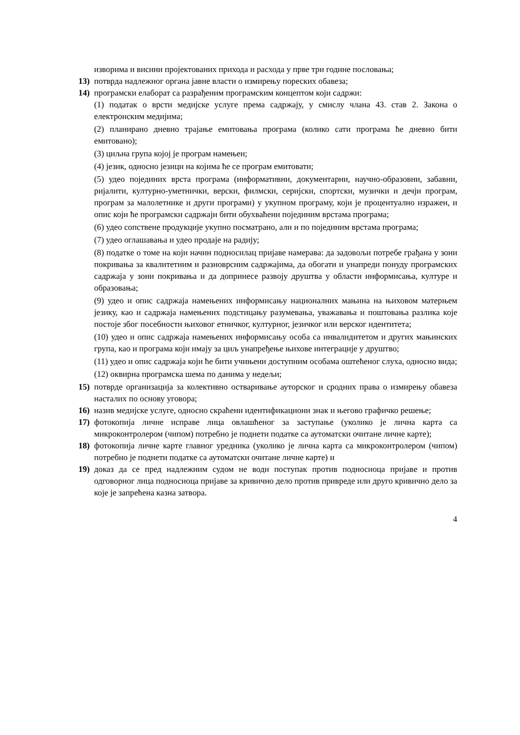изворима и висини пројектованих прихода и расхода у прве три године пословања;
13) потврда надлежног органа јавне власти о измирењу пореских обавеза;
14) програмски елаборат са разрађеним програмским концептом који садржи:
(1) податак о врсти медијске услуге према садржају, у смислу члана 43. став 2. Закона о електронским медијима;
(2) планирано дневно трајање емитовања програма (колико сати програма ће дневно бити емитовано);
(3) циљна група којој је програм намењен;
(4) језик, односно језици на којима ће се програм емитовати;
(5) удео појединих врста програма (информативни, документарни, научно-образовни, забавни, ријалити, културно-уметнички, верски, филмски, серијски, спортски, музички и дечји програм, програм за малолетнике и други програми) у укупном програму, који је процентуално изражен, и опис који ће програмски садржаји бити обухваћени појединим врстама програма;
(6) удео сопствене продукције укупно посматрано, али и по појединим врстама програма;
(7) удео оглашавања и удео продаје на радију;
(8) податке о томе на који начин подносилац пријаве намерава: да задовољи потребе грађана у зони покривања за квалитетним и разноврсним садржајима, да обогати и унапреди понуду програмских садржаја у зони покривања и да допринесе развоју друштва у области информисања, културе и образовања;
(9) удео и опис садржаја намењених информисању националних мањина на њиховом матерњем језику, као и садржаја намењених подстицању разумевања, уважавања и поштовања разлика које постоје због посебности њиховог етничког, културног, језичког или верског идентитета;
(10) удео и опис садржаја намењених информисању особа са инвалидитетом и других мањинских група, као и програма који имају за циљ унапређење њихове интеграције у друштво;
(11) удео и опис садржаја који ће бити учињени доступним особама оштећеног слуха, односно вида;
(12) оквирна програмска шема по данима у недељи;
15) потврде организација за колективно остваривање ауторског и сродних права о измирењу обавеза насталих по основу уговора;
16) назив медијске услуге, односно скраћени идентификациони знак и његово графичко решење;
17) фотокопија личне исправе лица овлашћеног за заступање (уколико је лична карта са микроконтролером (чипом) потребно је поднети податке са аутоматски очитане личне карте);
18) фотокопија личне карте главног уредника (уколико је лична карта са микроконтролером (чипом) потребно је поднети податке са аутоматски очитане личне карте) и
19) доказ да се пред надлежним судом не води поступак против подносиоца пријаве и против одговорног лица подносиоца пријаве за кривично дело против привреде или друго кривично дело за које је запрећена казна затвора.
4